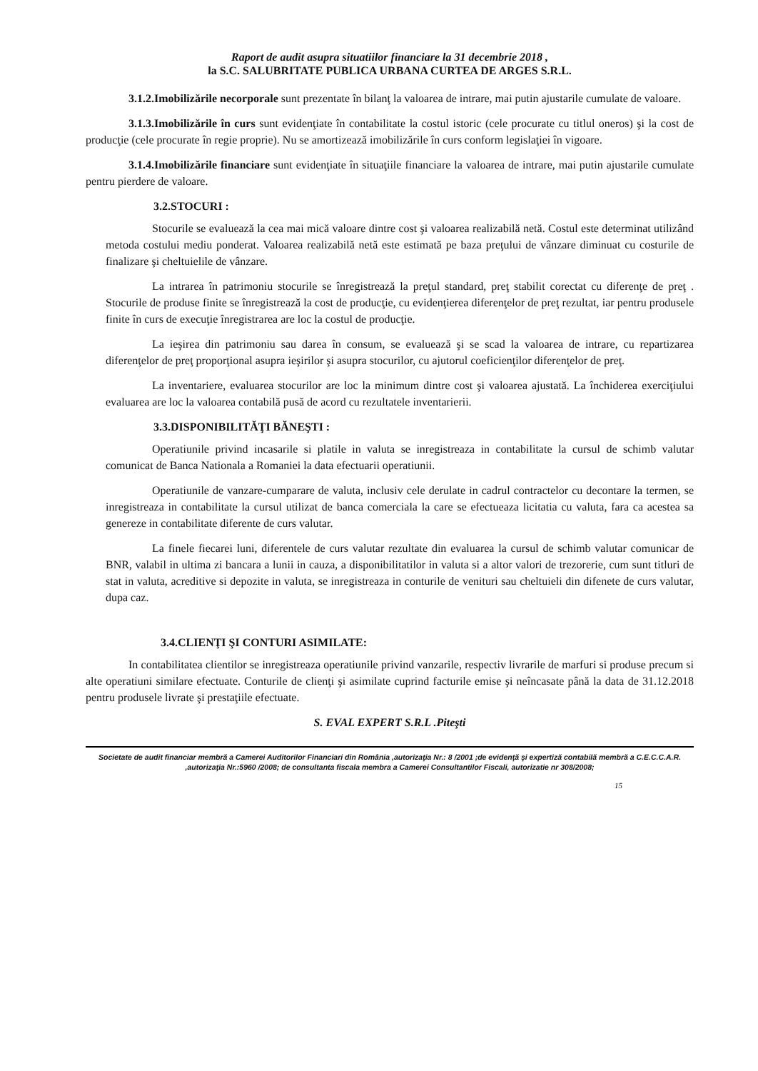Raport de audit asupra situatiilor financiare la 31 decembrie 2018 ,
la S.C. SALUBRITATE PUBLICA URBANA CURTEA DE ARGES S.R.L.
3.1.2.Imobilizările necorporale sunt prezentate în bilanţ la valoarea de intrare, mai putin ajustarile cumulate de valoare.
3.1.3.Imobilizările în curs sunt evidenţiate în contabilitate la costul istoric (cele procurate cu titlul oneros) şi la cost de producţie (cele procurate în regie proprie). Nu se amortizează imobilizările în curs conform legislaţiei în vigoare.
3.1.4.Imobilizările financiare sunt evidenţiate în situaţiile financiare la valoarea de intrare, mai putin ajustarile cumulate pentru pierdere de valoare.
3.2.STOCURI :
Stocurile se evaluează la cea mai mică valoare dintre cost şi valoarea realizabilă netă. Costul este determinat utilizând metoda costului mediu ponderat. Valoarea realizabilă netă este estimată pe baza preţului de vânzare diminuat cu costurile de finalizare şi cheltuielile de vânzare.
La intrarea în patrimoniu stocurile se înregistrează la preţul standard, preţ stabilit corectat cu diferenţe de preţ . Stocurile de produse finite se înregistrează la cost de producţie, cu evidenţierea diferenţelor de preţ rezultat, iar pentru produsele finite în curs de execuţie înregistrarea are loc la costul de producţie.
La ieşirea din patrimoniu sau darea în consum, se evaluează şi se scad la valoarea de intrare, cu repartizarea diferenţelor de preţ proporţional asupra ieşirilor şi asupra stocurilor, cu ajutorul coeficienţilor diferenţelor de preţ.
La inventariere, evaluarea stocurilor are loc la minimum dintre cost şi valoarea ajustată. La închiderea exerciţiului evaluarea are loc la valoarea contabilă pusă de acord cu rezultatele inventarierii.
3.3.DISPONIBILITĂŢI BĂNEŞTI :
Operatiunile privind incasarile si platile in valuta se inregistreaza in contabilitate la cursul de schimb valutar comunicat de Banca Nationala a Romaniei la data efectuarii operatiunii.
Operatiunile de vanzare-cumparare de valuta, inclusiv cele derulate in cadrul contractelor cu decontare la termen, se inregistreaza in contabilitate la cursul utilizat de banca comerciala la care se efectueaza licitatia cu valuta, fara ca acestea sa genereze in contabilitate diferente de curs valutar.
La finele fiecarei luni, diferentele de curs valutar rezultate din evaluarea la cursul de schimb valutar comunicar de BNR, valabil in ultima zi bancara a lunii in cauza, a disponibilitatilor in valuta si a altor valori de trezorerie, cum sunt titluri de stat in valuta, acreditive si depozite in valuta, se inregistreaza in conturile de venituri sau cheltuieli din difenete de curs valutar, dupa caz.
3.4.CLIENŢI ŞI CONTURI ASIMILATE:
In contabilitatea clientilor se inregistreaza operatiunile privind vanzarile, respectiv livrarile de marfuri si produse precum si alte operatiuni similare efectuate. Conturile de clienţi şi asimilate cuprind facturile emise şi neîncasate până la data de 31.12.2018 pentru produsele livrate şi prestaţiile efectuate.
S. EVAL EXPERT S.R.L .Piteşti
Societate de audit financiar membră a Camerei Auditorilor Financiari din România ,autorizaţia Nr.: 8 /2001 ;de evidenţă şi expertiză contabilă membră a C.E.C.C.A.R. ,autorizaţia Nr.:5960 /2008; de consultanta fiscala membra a Camerei Consultantilor Fiscali, autorizatie nr 308/2008;
15